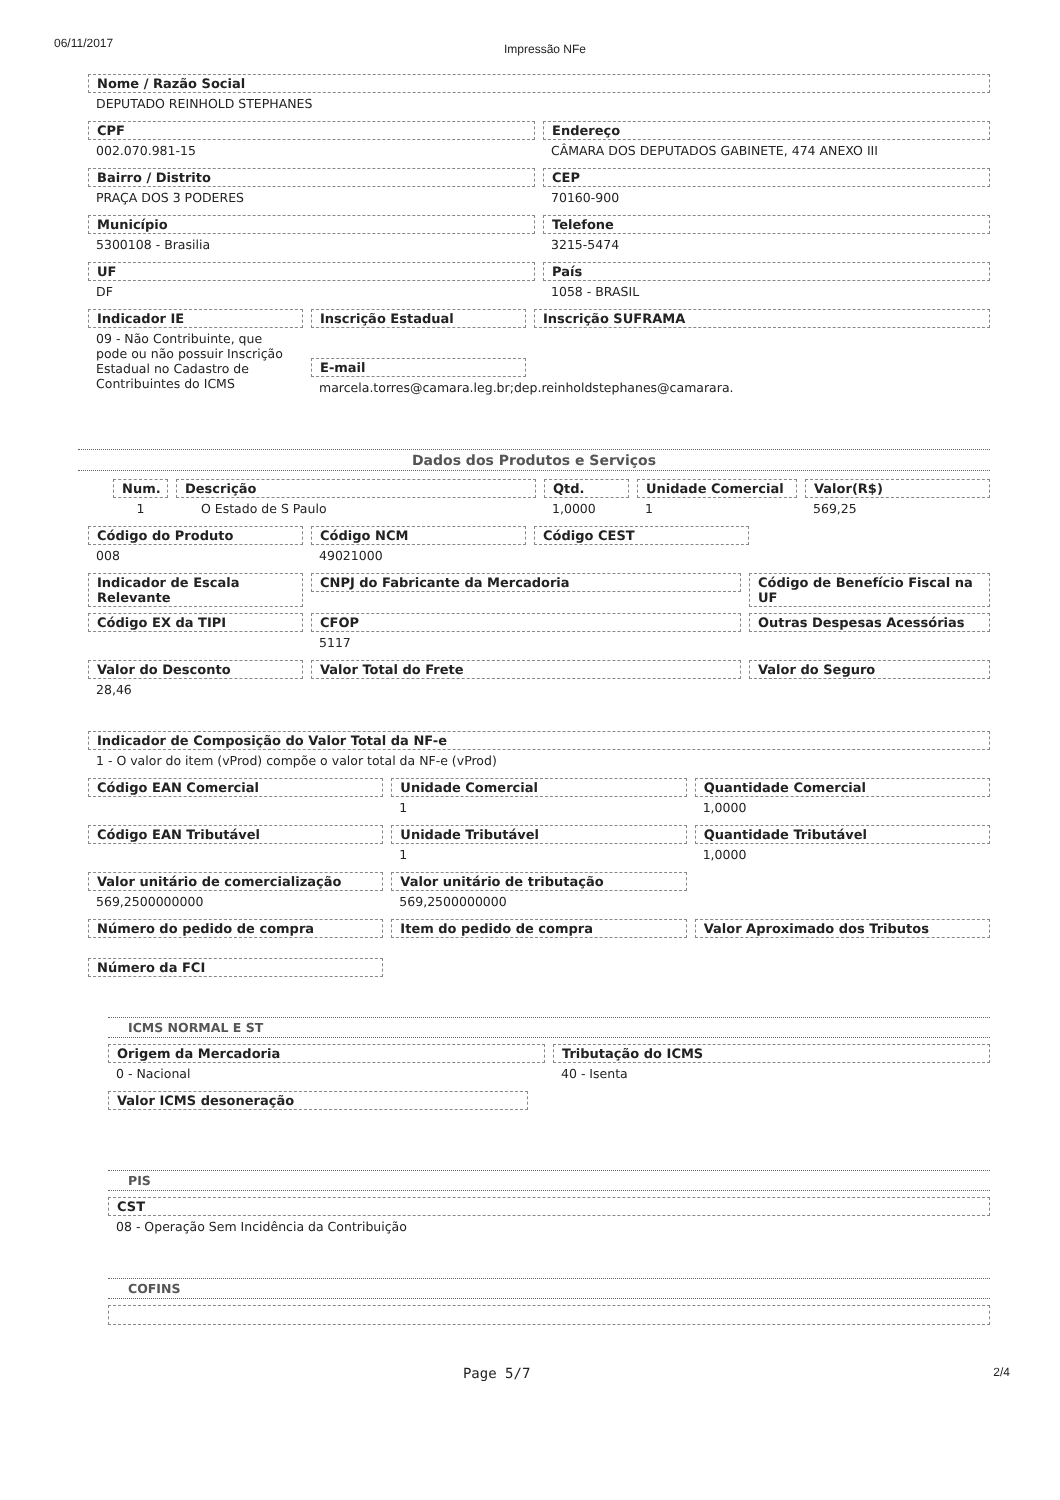06/11/2017 Impressão NFe
Nome / Razão Social
DEPUTADO REINHOLD STEPHANES
CPF
002.070.981-15
Endereço
CÂMARA DOS DEPUTADOS GABINETE, 474 ANEXO III
Bairro / Distrito
PRAÇA DOS 3 PODERES
CEP
70160-900
Município
5300108 - Brasilia
Telefone
3215-5474
UF
DF
País
1058 - BRASIL
Indicador IE
09 - Não Contribuinte, que pode ou não possuir Inscrição Estadual no Cadastro de Contribuintes do ICMS
Inscrição Estadual
E-mail
marcela.torres@camara.leg.br;dep.reinholdstephanes@camarara.
Inscrição SUFRAMA
Dados dos Produtos e Serviços
Num.
1
Descrição
O Estado de S Paulo
Qtd.
1,0000
Unidade Comercial
1
Valor(R$)
569,25
Código do Produto
008
Código NCM
49021000
Código CEST
Indicador de Escala Relevante
CNPJ do Fabricante da Mercadoria Código de Benefício Fiscal na UF
Código EX da TIPI CFOP
5117
Outras Despesas Acessórias
Valor do Desconto
28,46
Valor Total do Frete Valor do Seguro
Indicador de Composição do Valor Total da NF-e
1 - O valor do item (vProd) compõe o valor total da NF-e (vProd)
Código EAN Comercial Unidade Comercial
1
Quantidade Comercial
1,0000
Código EAN Tributável Unidade Tributável
1
Quantidade Tributável
1,0000
Valor unitário de comercialização
569,2500000000
Valor unitário de tributação
569,2500000000
Número do pedido de compra Item do pedido de compra Valor Aproximado dos Tributos
Número da FCI
ICMS NORMAL E ST
Origem da Mercadoria
0 - Nacional
Tributação do ICMS
40 - Isenta
Valor ICMS desoneração
PIS
CST
08 - Operação Sem Incidência da Contribuição
COFINS
Page 5/7 2/4